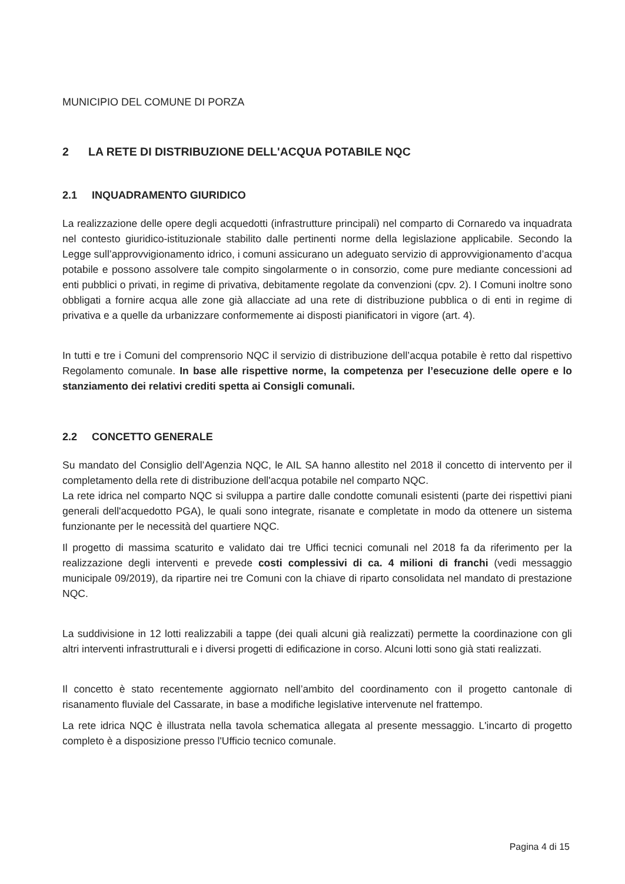MUNICIPIO DEL COMUNE DI PORZA
2 LA RETE DI DISTRIBUZIONE DELL'ACQUA POTABILE NQC
2.1 INQUADRAMENTO GIURIDICO
La realizzazione delle opere degli acquedotti (infrastrutture principali) nel comparto di Cornaredo va inquadrata nel contesto giuridico-istituzionale stabilito dalle pertinenti norme della legislazione applicabile. Secondo la Legge sull’approvvigionamento idrico, i comuni assicurano un adeguato servizio di approvvigionamento d’acqua potabile e possono assolvere tale compito singolarmente o in consorzio, come pure mediante concessioni ad enti pubblici o privati, in regime di privativa, debitamente regolate da convenzioni (cpv. 2). I Comuni inoltre sono obbligati a fornire acqua alle zone già allacciate ad una rete di distribuzione pubblica o di enti in regime di privativa e a quelle da urbanizzare conformemente ai disposti pianificatori in vigore (art. 4).
In tutti e tre i Comuni del comprensorio NQC il servizio di distribuzione dell’acqua potabile è retto dal rispettivo Regolamento comunale. In base alle rispettive norme, la competenza per l’esecuzione delle opere e lo stanziamento dei relativi crediti spetta ai Consigli comunali.
2.2 CONCETTO GENERALE
Su mandato del Consiglio dell’Agenzia NQC, le AIL SA hanno allestito nel 2018 il concetto di intervento per il completamento della rete di distribuzione dell'acqua potabile nel comparto NQC.
La rete idrica nel comparto NQC si sviluppa a partire dalle condotte comunali esistenti (parte dei rispettivi piani generali dell'acquedotto PGA), le quali sono integrate, risanate e completate in modo da ottenere un sistema funzionante per le necessità del quartiere NQC.
Il progetto di massima scaturito e validato dai tre Uffici tecnici comunali nel 2018 fa da riferimento per la realizzazione degli interventi e prevede costi complessivi di ca. 4 milioni di franchi (vedi messaggio municipale 09/2019), da ripartire nei tre Comuni con la chiave di riparto consolidata nel mandato di prestazione NQC.
La suddivisione in 12 lotti realizzabili a tappe (dei quali alcuni già realizzati) permette la coordinazione con gli altri interventi infrastrutturali e i diversi progetti di edificazione in corso. Alcuni lotti sono già stati realizzati.
Il concetto è stato recentemente aggiornato nell’ambito del coordinamento con il progetto cantonale di risanamento fluviale del Cassarate, in base a modifiche legislative intervenute nel frattempo.
La rete idrica NQC è illustrata nella tavola schematica allegata al presente messaggio. L'incarto di progetto completo è a disposizione presso l'Ufficio tecnico comunale.
Pagina 4 di 15